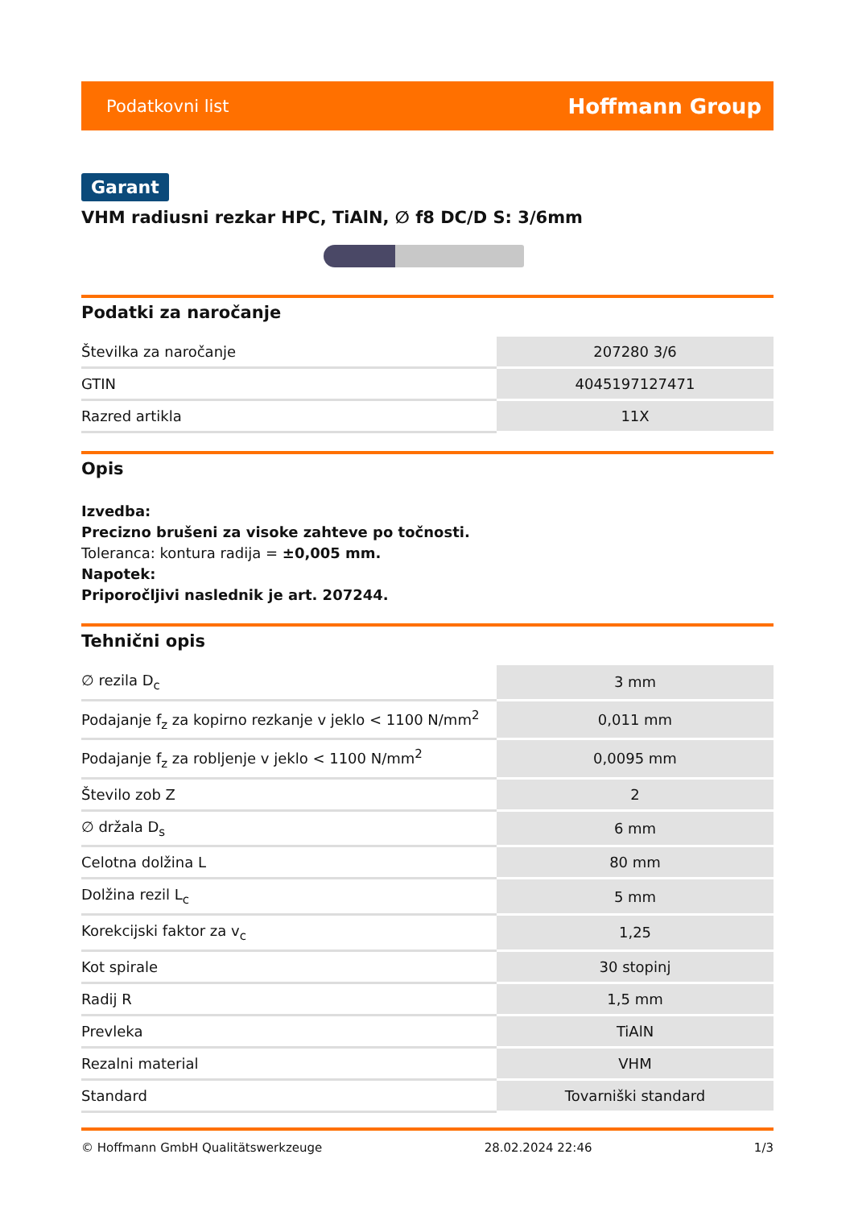Podatkovni list Hoffmann Group
Garant
VHM radiusni rezkar HPC, TiAlN, ∅ f8 DC/D S: 3/6mm
Podatki za naročanje
| Številka za naročanje | 207280 3/6 |
| GTIN | 4045197127471 |
| Razred artikla | 11X |
Opis
Izvedba:
Precizno brušeni za visoke zahteve po točnosti.
Toleranca: kontura radija = ±0,005 mm.
Napotek:
Priporočljivi naslednik je art. 207244.
Tehnični opis
| ∅ rezila D<sub>c</sub> | 3 mm |
| Podajanje f<sub>z</sub> za kopirno rezkanje v jeklo < 1100 N/mm<sup>2</sup> | 0,011 mm |
| Podajanje f<sub>z</sub> za robljenje v jeklo < 1100 N/mm<sup>2</sup> | 0,0095 mm |
| Število zob Z | 2 |
| ∅ držala D<sub>s</sub> | 6 mm |
| Celotna dolžina L | 80 mm |
| Dolžina rezil L<sub>c</sub> | 5 mm |
| Korekcijski faktor za v<sub>c</sub> | 1,25 |
| Kot spirale | 30 stopinj |
| Radij R | 1,5 mm |
| Prevleka | TiAlN |
| Rezalni material | VHM |
| Standard | Tovarniški standard |
© Hoffmann GmbH Qualitätswerkzeuge 28.02.2024 22:46 1/3